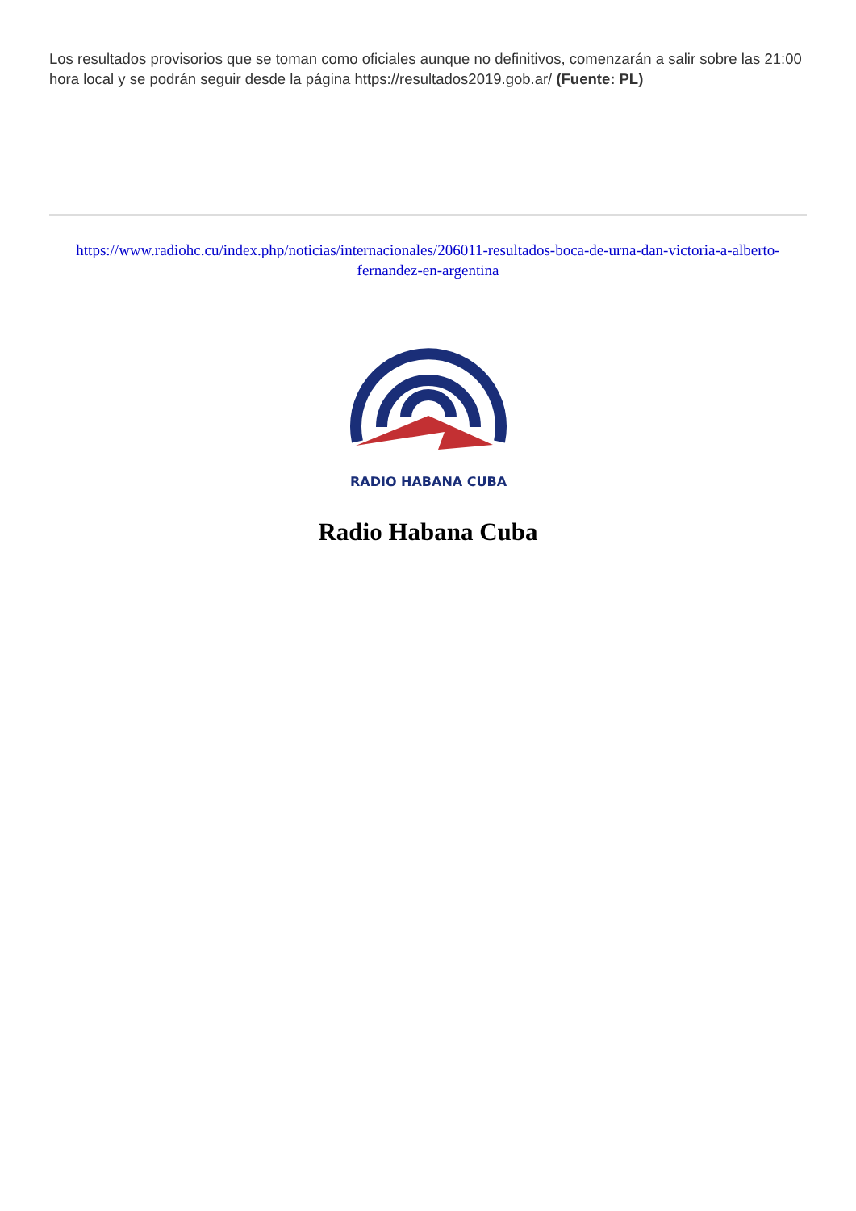Los resultados provisorios que se toman como oficiales aunque no definitivos, comenzarán a salir sobre las 21:00 hora local y se podrán seguir desde la página https://resultados2019.gob.ar/ (Fuente: PL)
https://www.radiohc.cu/index.php/noticias/internacionales/206011-resultados-boca-de-urna-dan-victoria-a-alberto-fernandez-en-argentina
RADIO HABANA CUBA
Radio Habana Cuba